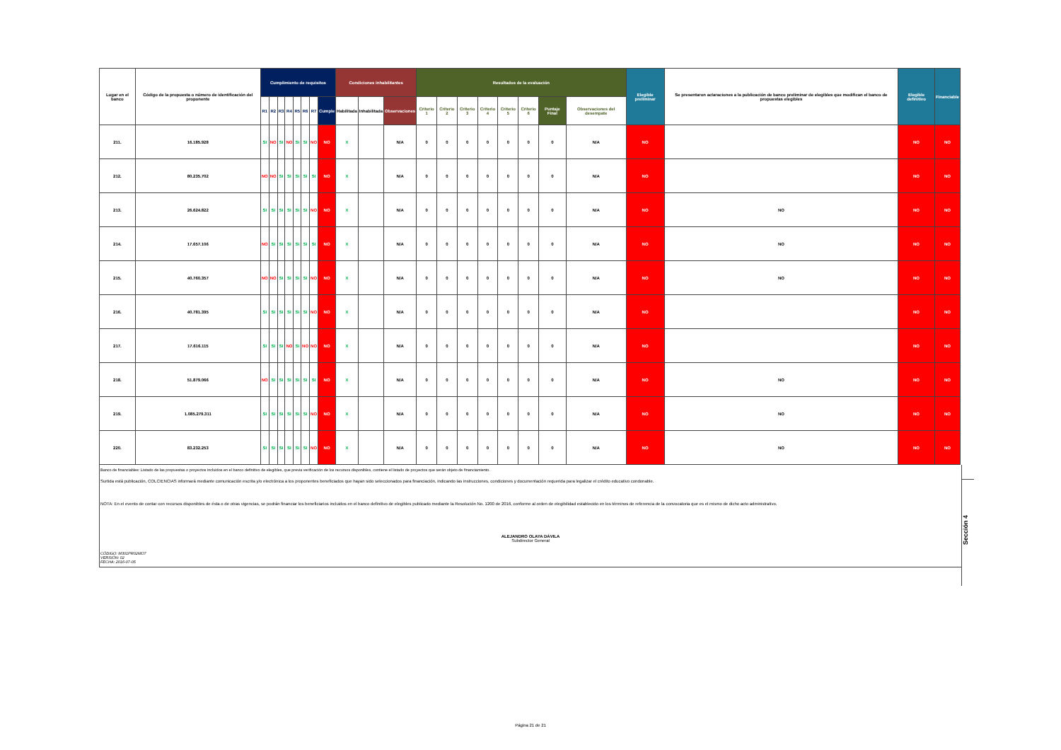| Lugar en el banco | Código de la propuesta o número de identificación del proponente | Cumplimiento de requisitos | | | | | | | | Condiciones inhabilitantes | | | Resultados de la evaluación | | | | | | | | Elegible preliminar | Se presentaron aclaraciones a la publicación de banco preliminar de elegibles que modifican el banco de propuestas elegibles | Elegible definitivo | Financiable |
| --- | --- | --- | --- | --- | --- | --- | --- | --- | --- | --- | --- | --- | --- | --- | --- | --- | --- | --- | --- | --- | --- | --- | --- | --- |
| | | R1 | R2 | R3 | R4 | R5 | R6 | R7 | Cumple | Habilitada | Inhabilitada | Observaciones | Criterio 1 | Criterio 2 | Criterio 3 | Criterio 4 | Criterio 5 | Criterio 6 | Puntaje Final | Observaciones del desempate | | | | |
| 211. | 16.185.928 | SI | NO | SI | NO | SI | SI | NO | NO | X | | N/A | 0 | 0 | 0 | 0 | 0 | 0 | 0 | N/A | NO | | NO | NO |
| 212. | 80.235.702 | NO | NO | SI | SI | SI | SI | SI | NO | X | | N/A | 0 | 0 | 0 | 0 | 0 | 0 | 0 | N/A | NO | | NO | NO |
| 213. | 26.624.822 | SI | SI | SI | SI | SI | SI | NO | NO | X | | N/A | 0 | 0 | 0 | 0 | 0 | 0 | 0 | N/A | NO | NO | NO | NO |
| 214. | 17.657.106 | NO | SI | SI | SI | SI | SI | SI | NO | X | | N/A | 0 | 0 | 0 | 0 | 0 | 0 | 0 | N/A | NO | NO | NO | NO |
| 215. | 40.760.357 | NO | NO | SI | SI | SI | SI | NO | NO | X | | N/A | 0 | 0 | 0 | 0 | 0 | 0 | 0 | N/A | NO | NO | NO | NO |
| 216. | 40.781.395 | SI | SI | SI | SI | SI | SI | NO | NO | X | | N/A | 0 | 0 | 0 | 0 | 0 | 0 | 0 | N/A | NO | | NO | NO |
| 217. | 17.616.115 | SI | SI | SI | NO | SI | NO | NO | NO | X | | N/A | 0 | 0 | 0 | 0 | 0 | 0 | 0 | N/A | NO | | NO | NO |
| 218. | 51.879.066 | NO | SI | SI | SI | SI | SI | SI | NO | X | | N/A | 0 | 0 | 0 | 0 | 0 | 0 | 0 | N/A | NO | NO | NO | NO |
| 219. | 1.085.279.311 | SI | SI | SI | SI | SI | SI | NO | NO | X | | N/A | 0 | 0 | 0 | 0 | 0 | 0 | 0 | N/A | NO | NO | NO | NO |
| 220. | 83.232.253 | SI | SI | SI | SI | SI | SI | NO | NO | X | | N/A | 0 | 0 | 0 | 0 | 0 | 0 | 0 | N/A | NO | NO | NO | NO |
Banco de financiables: Listado de las propuestas o proyectos incluidos en el banco definitivo de elegibles, que previa verificación de los recursos disponibles, contiene el listado de proyectos que serán objeto de financiamiento.
Surtida está publicación, COLCIENCIAS informará mediante comunicación escrita y/o electrónica a los proponentes beneficiados que hayan sido seleccionados para financiación, indicando las instrucciones, condiciones y documentación requerida para legalizar el crédito educativo condonable.
NOTA: En el evento de contar con recursos disponibles de ésta o de otras vigencias, se podrán financiar los beneficiarios incluidos en el banco definitivo de elegibles publicado mediante la Resolución No. 1200 de 2016, conforme al orden de elegibilidad establecido en los términos de referencia de la convocatoria que es el mismo de dicho acto administrativo.
ALEJANDRO OLAYA DÁVILA
Subdirector General
CÓDIGO: M301PR02MO7
VERSIÓN: 02
FECHA: 2016-07-05
Sección 4
Página 21 de 21